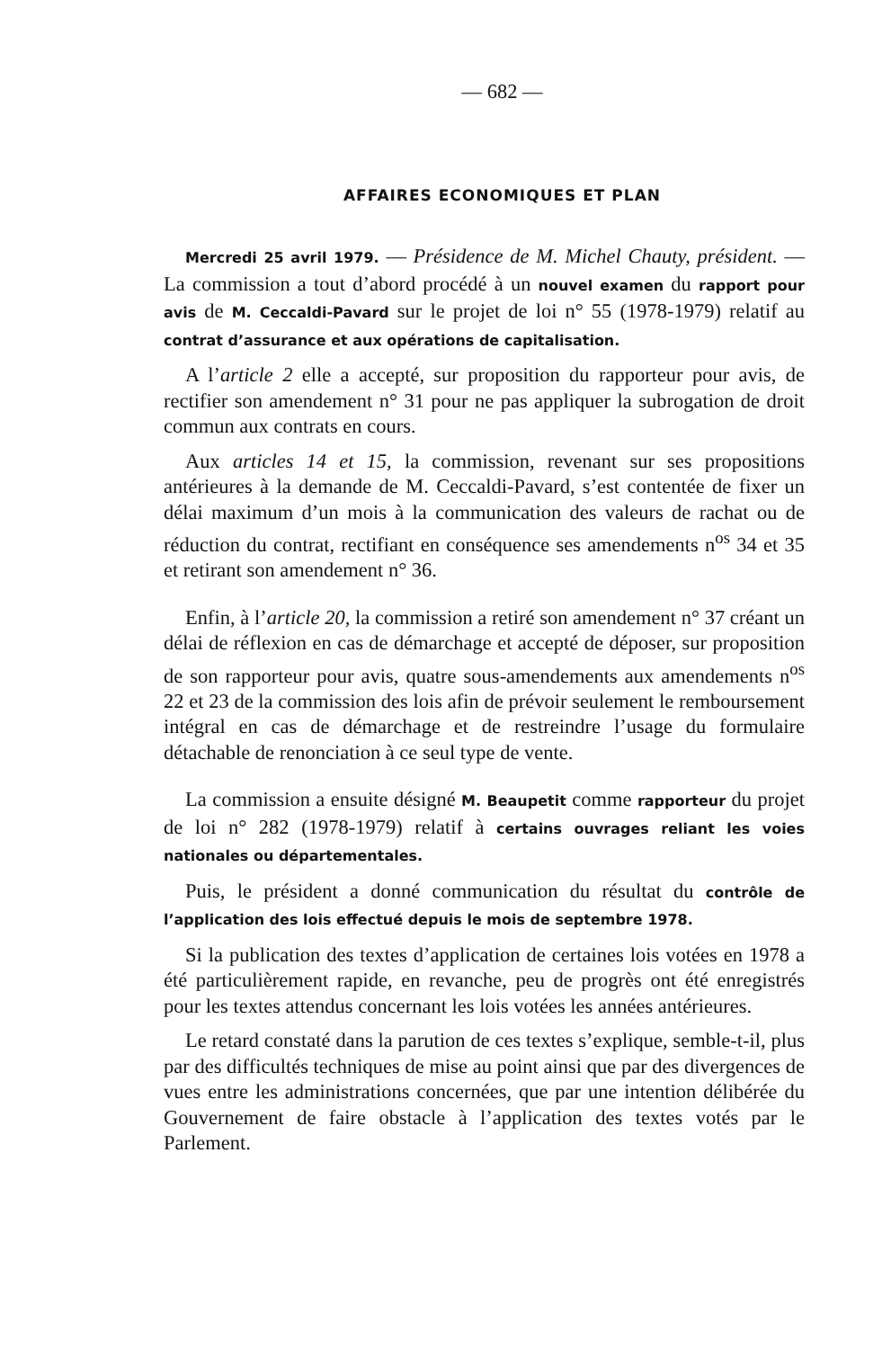— 682 —
AFFAIRES ECONOMIQUES ET PLAN
Mercredi 25 avril 1979. — Présidence de M. Michel Chauty, président. — La commission a tout d’abord procédé à un nouvel examen du rapport pour avis de M. Ceccaldi-Pavard sur le projet de loi n° 55 (1978-1979) relatif au contrat d’assurance et aux opérations de capitalisation.
A l’article 2 elle a accepté, sur proposition du rapporteur pour avis, de rectifier son amendement n° 31 pour ne pas appliquer la subrogation de droit commun aux contrats en cours.
Aux articles 14 et 15, la commission, revenant sur ses propositions antérieures à la demande de M. Ceccaldi-Pavard, s’est contentée de fixer un délai maximum d’un mois à la communication des valeurs de rachat ou de réduction du contrat, rectifiant en conséquence ses amendements n<sup>os</sup> 34 et 35 et retirant son amendement n° 36.
Enfin, à l’article 20, la commission a retiré son amendement n° 37 créant un délai de réflexion en cas de démarchage et accepté de déposer, sur proposition de son rapporteur pour avis, quatre sous-amendements aux amendements n<sup>os</sup> 22 et 23 de la commission des lois afin de prévoir seulement le remboursement intégral en cas de démarchage et de restreindre l’usage du formulaire détachable de renonciation à ce seul type de vente.
La commission a ensuite désigné M. Beaupetit comme rapporteur du projet de loi n° 282 (1978-1979) relatif à certains ouvrages reliant les voies nationales ou départementales.
Puis, le président a donné communication du résultat du contrôle de l’application des lois effectué depuis le mois de septembre 1978.
Si la publication des textes d’application de certaines lois votées en 1978 a été particulièrement rapide, en revanche, peu de progrès ont été enregistrés pour les textes attendus concernant les lois votées les années antérieures.
Le retard constaté dans la parution de ces textes s’explique, semble-t-il, plus par des difficultés techniques de mise au point ainsi que par des divergences de vues entre les administrations concernées, que par une intention délibérée du Gouvernement de faire obstacle à l’application des textes votés par le Parlement.